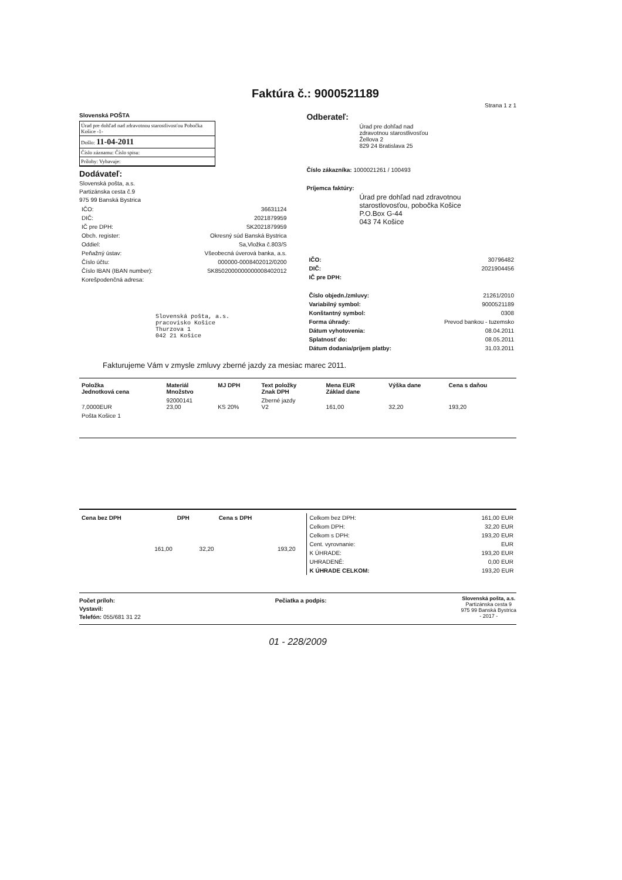Faktúra č.: 9000521189
Strana 1 z 1
Slovenská POŠTA
Úrad pre dohľad nad zdravotnou starostlivosťou Pobočka Košice -1-
Došlo: 11-04-2011
Číslo záznamu: Číslo spisu:
Prílohy: Vybavuje:
Dodávateľ:
Slovenská pošta, a.s.
Partizánska cesta č.9
975 99 Banská Bystrica
| IČO: | 36631124 |
| DIČ: | 2021879959 |
| IČ pre DPH: | SK2021879959 |
| Obch. register: | Okresný súd Banská Bystrica |
| Oddiel: | Sa,Vložka č.803/S |
| Peňažný ústav: | Všeobecná úverová banka, a.s. |
| Číslo účtu: | 000000-0008402012/0200 |
| Číslo IBAN (IBAN number): | SK8502000000000008402012 |
| Korešpodenčná adresa: | |
Slovenská pošta, a.s.
pracovisko Košice
Thurzova 1
042 21 Košice
Odberateľ:
Úrad pre dohľad nad
zdravotnou starostlivosťou
Žellova 2
829 24 Bratislava 25
Číslo zákazníka: 1000021261 / 100493
Príjemca faktúry:
Úrad pre dohľad nad zdravotnou
starostlovosťou, pobočka Košice
P.O.Box G-44
043 74 Košice
| IČO: | 30796482 |
| DIČ: | 2021904456 |
| IČ pre DPH: | |
| Číslo objedn./zmluvy: | 21261/2010 |
| Variabilný symbol: | 9000521189 |
| Konštantný symbol: | 0308 |
| Forma úhrady: | Prevod bankou - tuzemsko |
| Dátum vyhotovenia: | 08.04.2011 |
| Splatnosť do: | 08.05.2011 |
| Dátum dodania/príjem platby: | 31.03.2011 |
Fakturujeme Vám v zmysle zmluvy zberné jazdy za mesiac marec 2011.
| Položka Jednotková cena | Materiál Množstvo | MJ DPH | Text položky Znak DPH | Mena EUR Základ dane | Výška dane | Cena s daňou |
| --- | --- | --- | --- | --- | --- | --- |
| 7,0000EUR | 92000141 23,00 | KS 20% | Zberné jazdy V2 | 161,00 | 32,20 | 193,20 |
| Pošta Košice 1 | | | | | | |
| Cena bez DPH | DPH | Cena s DPH |
| --- | --- | --- |
| 161,00 | 32,20 | 193,20 |
| Celkom bez DPH: | 161,00 EUR |
| Celkom DPH: | 32,20 EUR |
| Celkom s DPH: | 193,20 EUR |
| Cent. vyrovnanie: | EUR |
| K ÚHRADE: | 193,20 EUR |
| UHRADENÉ: | 0,00 EUR |
| K ÚHRADE CELKOM: | 193,20 EUR |
Počet príloh:
Vystavil:
Telefón: 055/681 31 22
Pečiatka a podpis:
Slovenská pošta, a.s.
Partizánska cesta 9
975 99 Banská Bystrica
- 2017 -
01 - 228/2009